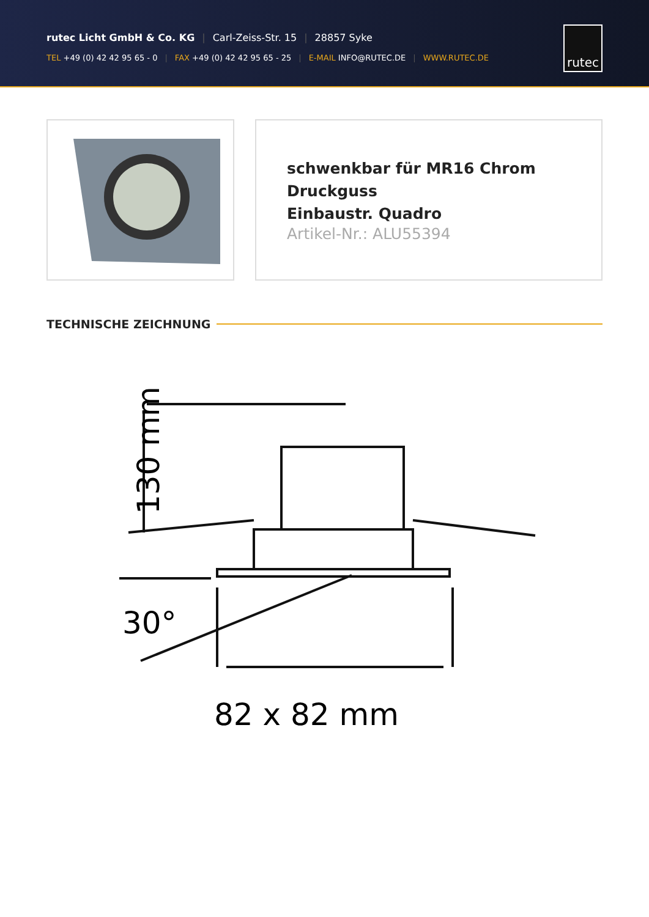rutec Licht GmbH & Co. KG | Carl-Zeiss-Str. 15 | 28857 Syke
TEL +49 (0) 42 42 95 65 - 0 | FAX +49 (0) 42 42 95 65 - 25 | E-MAIL INFO@RUTEC.DE | WWW.RUTEC.DE
rutec
schwenkbar für MR16 Chrom Druckguss
Einbaustr. Quadro
Artikel-Nr.: ALU55394
TECHNISCHE ZEICHNUNG
130 mm
30°
82 x 82 mm